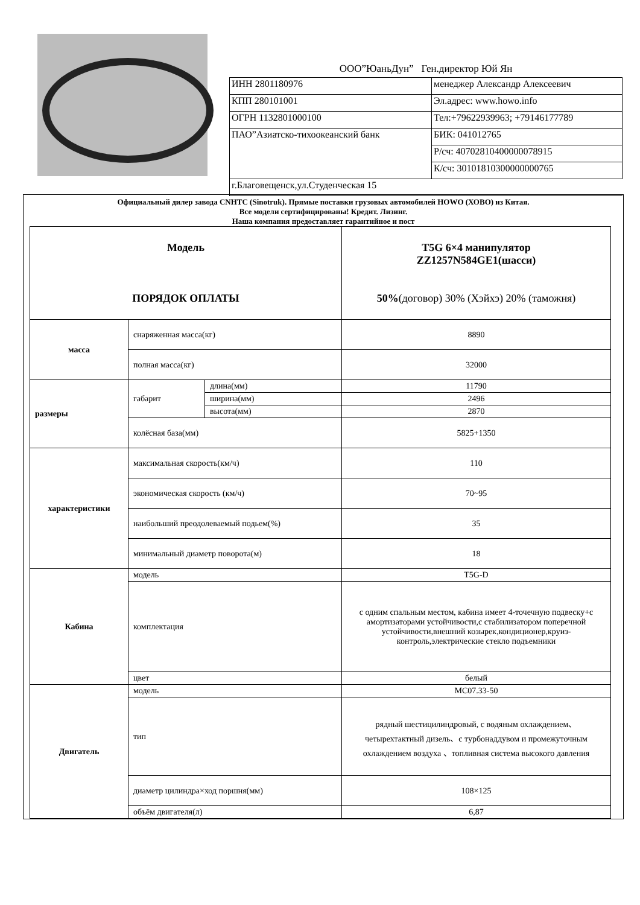ООО”ЮаньДун” Ген.директор Юй Ян
| ИНН 2801180976 | менеджер Александр Алексеевич |
| КПП 280101001 | Эл.адрес: www.howo.info |
| ОГРН 1132801000100 | Тел:+79622939963; +79146177789 |
| ПАО”Азиатско-тихоокеанский банк | БИК: 041012765 |
| | Р/сч: 40702810400000078915 |
| | К/сч: 30101810300000000765 |
| г.Благовещенск,ул.Студенческая 15 | |
Официальный дилер завода CNHTC (Sinotruk). Прямые поставки грузовых автомобилей HOWO (ХОВО) из Китая.
Все модели сертифицированы! Кредит. Лизинг.
Наша компания предоставляет гарантийное и пост
| Модель ПОРЯДОК ОПЛАТЫ | | | T5G 6×4 манипулятор ZZ1257N584GE1(шасси) 50% (договор) 30% (Хэйхэ) 20% (таможня) |
| масса | снаряженная масса(кг) | | 8890 |
| | полная масса(кг) | | 32000 |
| размеры | габарит | длина(мм) | 11790 |
| | | ширина(мм) | 2496 |
| | | высота(мм) | 2870 |
| | колёсная база(мм) | | 5825+1350 |
| характеристики | максимальная скорость(км/ч) | | 110 |
| | экономическая скорость (км/ч) | | 70~95 |
| | наибольший преодолеваемый подьем(%) | | 35 |
| | минимальный диаметр поворота(м) | | 18 |
| Кабина | модель | | T5G-D |
| | комплектация | | с одним спальным местом, кабина имеет 4-точечную подвеску+с амортизаторами устойчивости,с стабилизатором поперечной устойчивости,внешний козырек,кондиционер,круиз-контроль,электрические стекло подъемники |
| | цвет | | белый |
| Двигатель | модель | | MC07.33-50 |
| | тип | | рядный шестицилиндровый, с водяным охлаждением、четырехтактный дизель、с турбонаддувом и промежуточным охлаждением воздуха 、топливная система высокого давления |
| | диаметр цилиндра×ход поршня(мм) | | 108×125 |
| | объём двигателя(л) | | 6,87 |